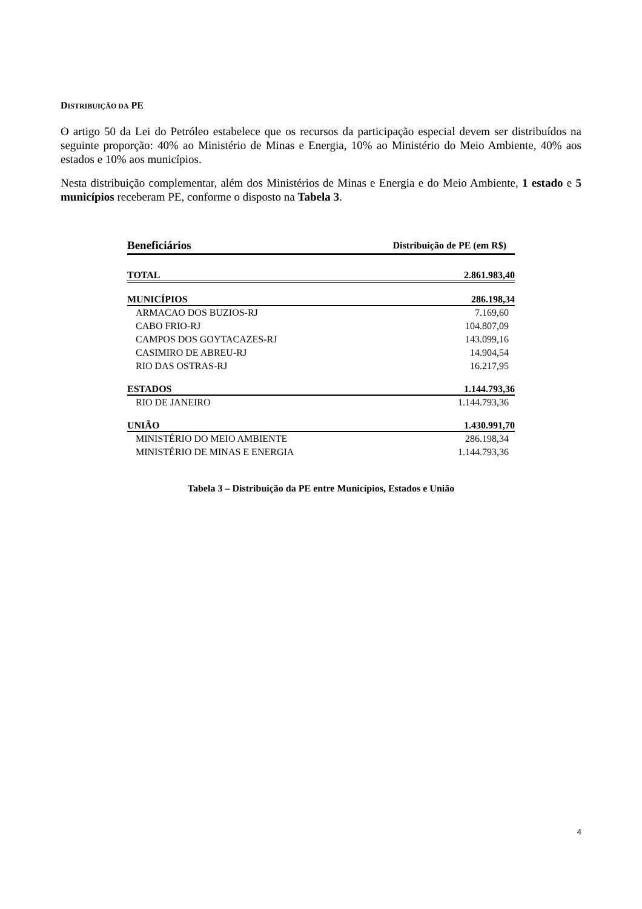DISTRIBUIÇÃO DA PE
O artigo 50 da Lei do Petróleo estabelece que os recursos da participação especial devem ser distribuídos na seguinte proporção: 40% ao Ministério de Minas e Energia, 10% ao Ministério do Meio Ambiente, 40% aos estados e 10% aos municípios.
Nesta distribuição complementar, além dos Ministérios de Minas e Energia e do Meio Ambiente, 1 estado e 5 municípios receberam PE, conforme o disposto na Tabela 3.
| Beneficiários | Distribuição de PE (em R$) |
| --- | --- |
| TOTAL | 2.861.983,40 |
| MUNICÍPIOS | 286.198,34 |
| ARMACAO DOS BUZIOS-RJ | 7.169,60 |
| CABO FRIO-RJ | 104.807,09 |
| CAMPOS DOS GOYTACAZES-RJ | 143.099,16 |
| CASIMIRO DE ABREU-RJ | 14.904,54 |
| RIO DAS OSTRAS-RJ | 16.217,95 |
| ESTADOS | 1.144.793,36 |
| RIO DE JANEIRO | 1.144.793,36 |
| UNIÃO | 1.430.991,70 |
| MINISTÉRIO DO MEIO AMBIENTE | 286.198,34 |
| MINISTÉRIO DE MINAS E ENERGIA | 1.144.793,36 |
Tabela 3 – Distribuição da PE entre Municípios, Estados e União
4